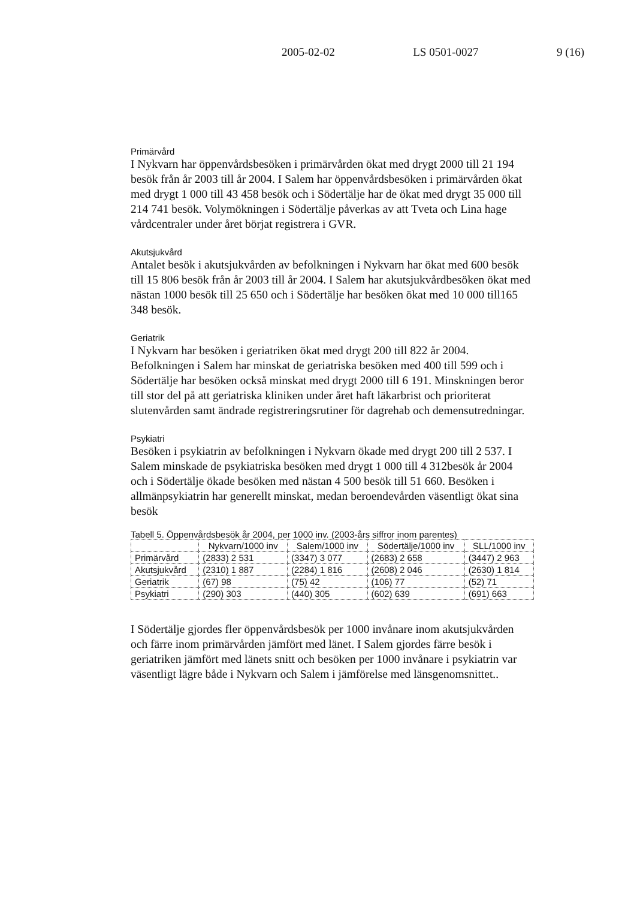2005-02-02 LS 0501-0027 9 (16)
Primärvård
I Nykvarn har öppenvårdsbesöken i primärvården ökat med drygt 2000 till 21 194 besök från år 2003 till år 2004. I Salem har öppenvårdsbesöken i primärvården ökat med drygt 1 000 till 43 458 besök och i Södertälje har de ökat med drygt 35 000 till 214 741 besök. Volymökningen i Södertälje påverkas av att Tveta och Lina hage vårdcentraler under året börjat registrera i GVR.
Akutsjukvård
Antalet besök i akutsjukvården av befolkningen i Nykvarn har ökat med 600 besök till 15 806 besök från år 2003 till år 2004. I Salem har akutsjukvårdbesöken ökat med nästan 1000 besök till 25 650 och i Södertälje har besöken ökat med 10 000 till165 348 besök.
Geriatrik
I Nykvarn har besöken i geriatriken ökat med drygt 200 till 822 år 2004. Befolkningen i Salem har minskat de geriatriska besöken med 400 till 599 och i Södertälje har besöken också minskat med drygt 2000 till 6 191. Minskningen beror till stor del på att geriatriska kliniken under året haft läkarbrist och prioriterat slutenvården samt ändrade registreringsrutiner för dagrehab och demensutredningar.
Psykiatri
Besöken i psykiatrin av befolkningen i Nykvarn ökade med drygt 200 till 2 537. I Salem minskade de psykiatriska besöken med drygt 1 000 till 4 312besök år 2004 och i Södertälje ökade besöken med nästan 4 500 besök till 51 660. Besöken i allmänpsykiatrin har generellt minskat, medan beroendevården väsentligt ökat sina besök
Tabell 5. Öppenvårdsbesök år 2004, per 1000 inv. (2003-års siffror inom parentes)
| | Nykvarn/1000 inv | Salem/1000 inv | Södertälje/1000 inv | SLL/1000 inv |
| --- | --- | --- | --- | --- |
| Primärvård | (2833) 2 531 | (3347) 3 077 | (2683) 2 658 | (3447) 2 963 |
| Akutsjukvård | (2310) 1 887 | (2284) 1 816 | (2608) 2 046 | (2630) 1 814 |
| Geriatrik | (67) 98 | (75) 42 | (106) 77 | (52) 71 |
| Psykiatri | (290) 303 | (440) 305 | (602) 639 | (691) 663 |
I Södertälje gjordes fler öppenvårdsbesök per 1000 invånare inom akutsjukvården och färre inom primärvården jämfört med länet. I Salem gjordes färre besök i geriatriken jämfört med länets snitt och besöken per 1000 invånare i psykiatrin var väsentligt lägre både i Nykvarn och Salem i jämförelse med länsgenomsnittet..